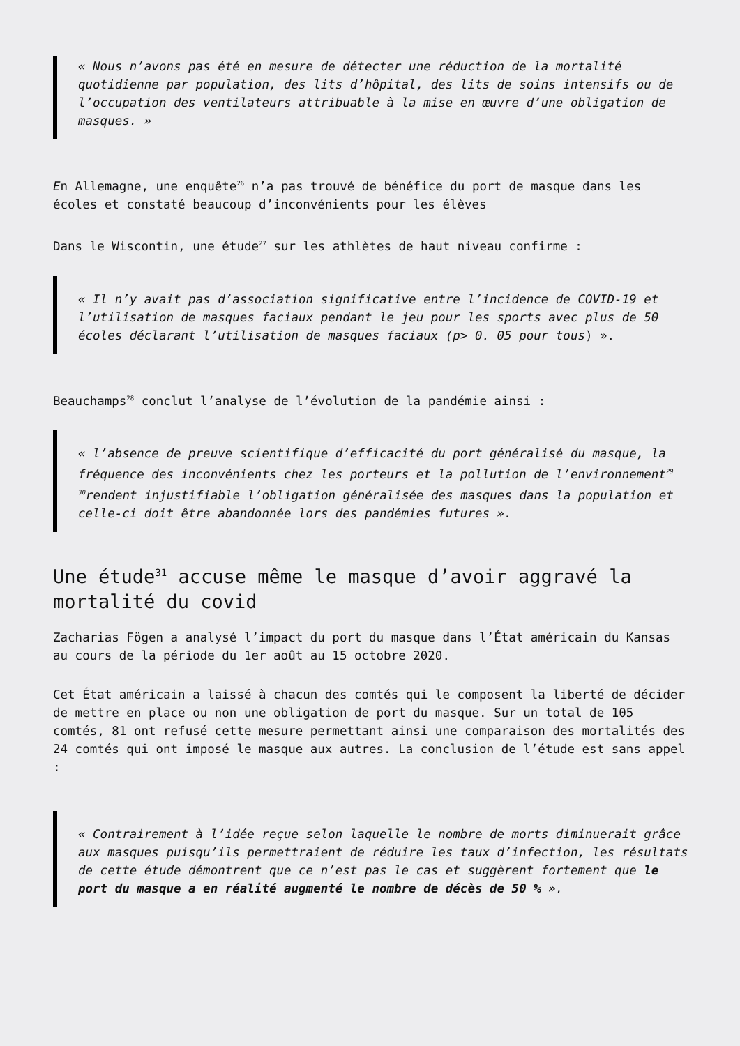« Nous n’avons pas été en mesure de détecter une réduction de la mortalité quotidienne par population, des lits d’hôpital, des lits de soins intensifs ou de l’occupation des ventilateurs attribuable à la mise en œuvre d’une obligation de masques. »
En Allemagne, une enquête<sup>26</sup> n’a pas trouvé de bénéfice du port de masque dans les écoles et constaté beaucoup d’inconvénients pour les élèves
Dans le Wiscontin, une étude<sup>27</sup> sur les athlètes de haut niveau confirme :
« Il n’y avait pas d’association significative entre l’incidence de COVID-19 et l’utilisation de masques faciaux pendant le jeu pour les sports avec plus de 50 écoles déclarant l’utilisation de masques faciaux (p> 0. 05 pour tous) ».
Beauchamps<sup>28</sup> conclut l’analyse de l’évolution de la pandémie ainsi :
« l’absence de preuve scientifique d’efficacité du port généralisé du masque, la fréquence des inconvénients chez les porteurs et la pollution de l’environnement<sup>29</sup> <sup>30</sup>rendent injustifiable l’obligation généralisée des masques dans la population et celle-ci doit être abandonnée lors des pandémies futures ».
Une étude<sup>31</sup> accuse même le masque d’avoir aggravé la mortalité du covid
Zacharias Fögen a analysé l’impact du port du masque dans l’État américain du Kansas au cours de la période du 1er août au 15 octobre 2020.
Cet État américain a laissé à chacun des comtés qui le composent la liberté de décider de mettre en place ou non une obligation de port du masque. Sur un total de 105 comtés, 81 ont refusé cette mesure permettant ainsi une comparaison des mortalités des 24 comtés qui ont imposé le masque aux autres. La conclusion de l’étude est sans appel :
« Contrairement à l’idée reçue selon laquelle le nombre de morts diminuerait grâce aux masques puisqu’ils permettraient de réduire les taux d’infection, les résultats de cette étude démontrent que ce n’est pas le cas et suggèrent fortement que le port du masque a en réalité augmenté le nombre de décès de 50 % ».